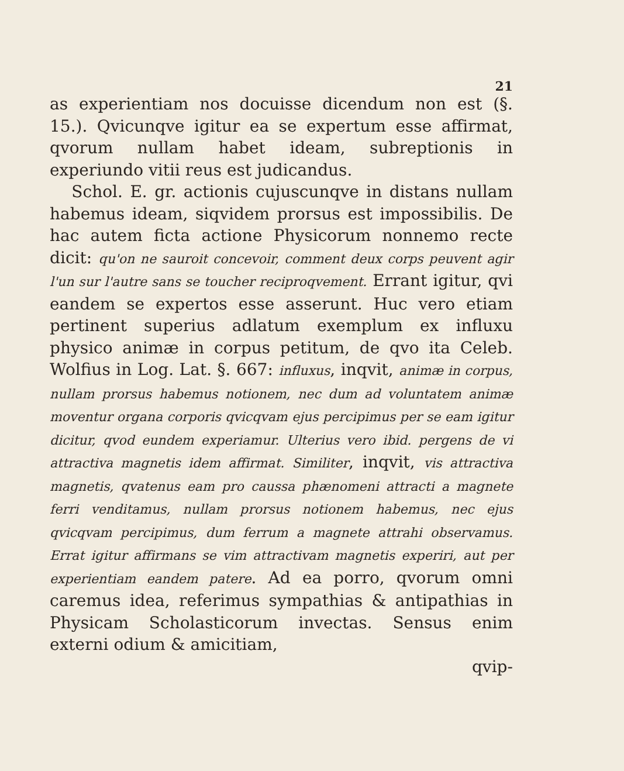21
as experientiam nos docuisse dicendum non est (§. 15.). Qvicunqve igitur ea se expertum esse affirmat, qvorum nullam habet ideam, subreptionis in experiundo vitii reus est judicandus.
Schol. E. gr. actionis cujuscunqve in distans nullam habemus ideam, siqvidem prorsus est impossibilis. De hac autem ficta actione Physicorum nonnemo recte dicit: qu'on ne sauroit concevoir, comment deux corps peuvent agir l'un sur l'autre sans se toucher reciproqvement. Errant igitur, qvi eandem se expertos esse asserunt. Huc vero etiam pertinent superius adlatum exemplum ex influxu physico animæ in corpus petitum, de qvo ita Celeb. Wolfius in Log. Lat. §. 667: influxus, inqvit, animæ in corpus, nullam prorsus habemus notionem, nec dum ad voluntatem animæ moventur organa corporis qvicqvam ejus percipimus per se eam igitur dicitur, qvod eundem experiamur. Ulterius vero ibid. pergens de vi attractiva magnetis idem affirmat. Similiter, inqvit, vis attractiva magnetis, qvatenus eam pro caussa phænomeni attracti a magnete ferri venditamus, nullam prorsus notionem habemus, nec ejus qvicqvam percipimus, dum ferrum a magnete attrahi observamus. Errat igitur affirmans se vim attractivam magnetis experiri, aut per experientiam eandem patere. Ad ea porro, qvorum omni caremus idea, referimus sympathias & antipathias in Physicam Scholasticorum invectas. Sensus enim externi odium & amicitiam,
qvip-